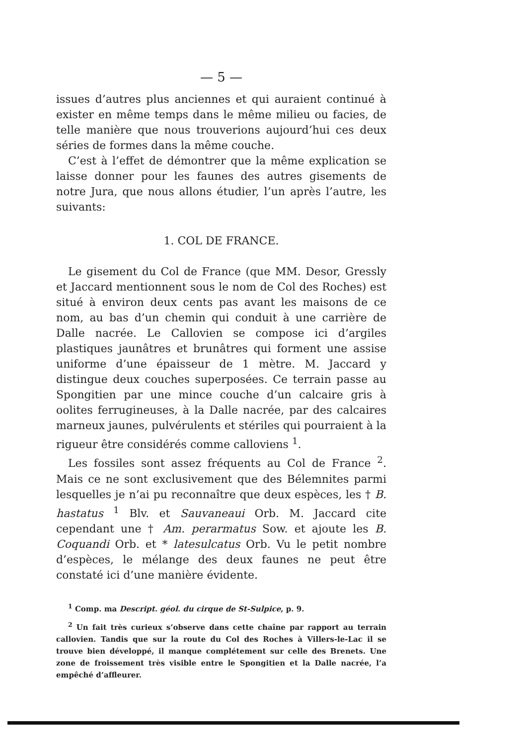— 5 —
issues d’autres plus anciennes et qui auraient continué à exister en même temps dans le même milieu ou facies, de telle manière que nous trouverions aujourd’hui ces deux séries de formes dans la même couche.
C’est à l’effet de démontrer que la même explication se laisse donner pour les faunes des autres gisements de notre Jura, que nous allons étudier, l’un après l’autre, les suivants:
1. COL DE FRANCE.
Le gisement du Col de France (que MM. Desor, Gressly et Jaccard mentionnent sous le nom de Col des Roches) est situé à environ deux cents pas avant les maisons de ce nom, au bas d’un chemin qui conduit à une carrière de Dalle nacrée. Le Callovien se compose ici d’argiles plastiques jaunâtres et brunâtres qui forment une assise uniforme d’une épaisseur de 1 mètre. M. Jaccard y distingue deux couches superposées. Ce terrain passe au Spongitien par une mince couche d’un calcaire gris à oolites ferrugineuses, à la Dalle nacrée, par des calcaires marneux jaunes, pulvérulents et stériles qui pourraient à la rigueur être considérés comme calloviens <sup>1</sup>.
Les fossiles sont assez fréquents au Col de France <sup>2</sup>. Mais ce ne sont exclusivement que des Bélemnites parmi lesquelles je n’ai pu reconnaître que deux espèces, les † B. hastatus <sup>1</sup> Blv. et Sauvaneaui Orb. M. Jaccard cite cependant une † Am. perarmatus Sow. et ajoute les B. Coquandi Orb. et * latesulcatus Orb. Vu le petit nombre d’espèces, le mélange des deux faunes ne peut être constaté ici d’une manière évidente.
<sup>1</sup> Comp. ma Descript. géol. du cirque de St-Sulpice, p. 9.
<sup>2</sup> Un fait très curieux s’observe dans cette chaîne par rapport au terrain callovien. Tandis que sur la route du Col des Roches à Villers-le-Lac il se trouve bien développé, il manque complétement sur celle des Brenets. Une zone de froissement très visible entre le Spongitien et la Dalle nacrée, l’a empêché d’affleurer.